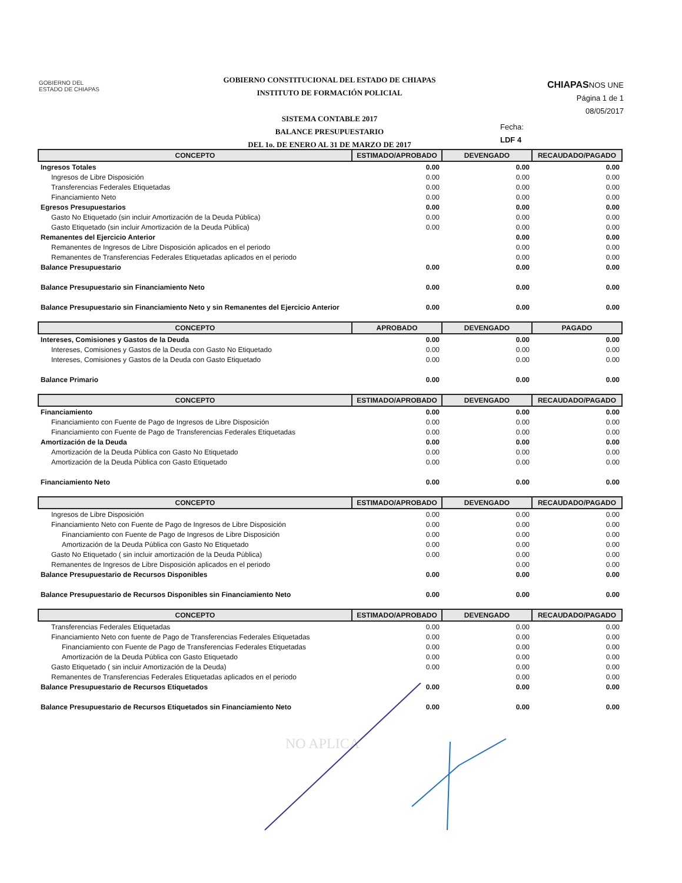GOBIERNO DEL
ESTADO DE CHIAPAS
GOBIERNO CONSTITUCIONAL DEL ESTADO DE CHIAPAS
INSTITUTO DE FORMACIÓN POLICIAL
SISTEMA CONTABLE 2017
BALANCE PRESUPUESTARIO
DEL 1o. DE ENERO AL 31 DE MARZO DE 2017
CHIAPASNOS UNE
Página 1 de 1
08/05/2017
Fecha:
LDF 4
| CONCEPTO | ESTIMADO/APROBADO | DEVENGADO | RECAUDADO/PAGADO |
| --- | --- | --- | --- |
| Ingresos Totales | 0.00 | 0.00 | 0.00 |
| Ingresos de Libre Disposición | 0.00 | 0.00 | 0.00 |
| Transferencias Federales Etiquetadas | 0.00 | 0.00 | 0.00 |
| Financiamiento Neto | 0.00 | 0.00 | 0.00 |
| Egresos Presupuestarios | 0.00 | 0.00 | 0.00 |
| Gasto No Etiquetado (sin incluir Amortización de la Deuda Pública) | 0.00 | 0.00 | 0.00 |
| Gasto Etiquetado (sin incluir Amortización de la Deuda Pública) | 0.00 | 0.00 | 0.00 |
| Remanentes del Ejercicio Anterior | | 0.00 | 0.00 |
| Remanentes de Ingresos de Libre Disposición aplicados en el periodo | | 0.00 | 0.00 |
| Remanentes de Transferencias Federales Etiquetadas aplicados en el periodo | | 0.00 | 0.00 |
| Balance Presupuestario | 0.00 | 0.00 | 0.00 |
| Balance Presupuestario sin Financiamiento Neto | 0.00 | 0.00 | 0.00 |
| Balance Presupuestario sin Financiamiento Neto y sin Remanentes del Ejercicio Anterior | 0.00 | 0.00 | 0.00 |
| CONCEPTO | APROBADO | DEVENGADO | PAGADO |
| --- | --- | --- | --- |
| Intereses, Comisiones y Gastos de la Deuda | 0.00 | 0.00 | 0.00 |
| Intereses, Comisiones y Gastos de la Deuda con Gasto No Etiquetado | 0.00 | 0.00 | 0.00 |
| Intereses, Comisiones y Gastos de la Deuda con Gasto Etiquetado | 0.00 | 0.00 | 0.00 |
| Balance Primario | 0.00 | 0.00 | 0.00 |
| CONCEPTO | ESTIMADO/APROBADO | DEVENGADO | RECAUDADO/PAGADO |
| --- | --- | --- | --- |
| Financiamiento | 0.00 | 0.00 | 0.00 |
| Financiamiento con Fuente de Pago de Ingresos de Libre Disposición | 0.00 | 0.00 | 0.00 |
| Financiamiento con Fuente de Pago de Transferencias Federales Etiquetadas | 0.00 | 0.00 | 0.00 |
| Amortización de la Deuda | 0.00 | 0.00 | 0.00 |
| Amortización de la Deuda Pública con Gasto No Etiquetado | 0.00 | 0.00 | 0.00 |
| Amortización de la Deuda Pública con Gasto Etiquetado | 0.00 | 0.00 | 0.00 |
| Financiamiento Neto | 0.00 | 0.00 | 0.00 |
| CONCEPTO | ESTIMADO/APROBADO | DEVENGADO | RECAUDADO/PAGADO |
| --- | --- | --- | --- |
| Ingresos de Libre Disposición | 0.00 | 0.00 | 0.00 |
| Financiamiento Neto con Fuente de Pago de Ingresos de Libre Disposición | 0.00 | 0.00 | 0.00 |
| Financiamiento con Fuente de Pago de Ingresos de Libre Disposición | 0.00 | 0.00 | 0.00 |
| Amortización de la Deuda Pública con Gasto No Etiquetado | 0.00 | 0.00 | 0.00 |
| Gasto No Etiquetado ( sin incluir amortización de la Deuda Pública) | 0.00 | 0.00 | 0.00 |
| Remanentes de Ingresos de Libre Disposición aplicados en el periodo | | 0.00 | 0.00 |
| Balance Presupuestario de Recursos Disponibles | 0.00 | 0.00 | 0.00 |
| Balance Presupuestario de Recursos Disponibles sin Financiamiento Neto | 0.00 | 0.00 | 0.00 |
| CONCEPTO | ESTIMADO/APROBADO | DEVENGADO | RECAUDADO/PAGADO |
| --- | --- | --- | --- |
| Transferencias Federales Etiquetadas | 0.00 | 0.00 | 0.00 |
| Financiamiento Neto con fuente de Pago de Transferencias Federales Etiquetadas | 0.00 | 0.00 | 0.00 |
| Financiamiento con Fuente de Pago de Transferencias Federales Etiquetadas | 0.00 | 0.00 | 0.00 |
| Amortización de la Deuda Pública con Gasto Etiquetado | 0.00 | 0.00 | 0.00 |
| Gasto Etiquetado ( sin incluir Amortización de la Deuda) | 0.00 | 0.00 | 0.00 |
| Remanentes de Transferencias Federales Etiquetadas aplicados en el periodo | | 0.00 | 0.00 |
| Balance Presupuestario de Recursos Etiquetados | 0.00 | 0.00 | 0.00 |
| Balance Presupuestario de Recursos Etiquetados sin Financiamiento Neto | 0.00 | 0.00 | 0.00 |
NO APLICA